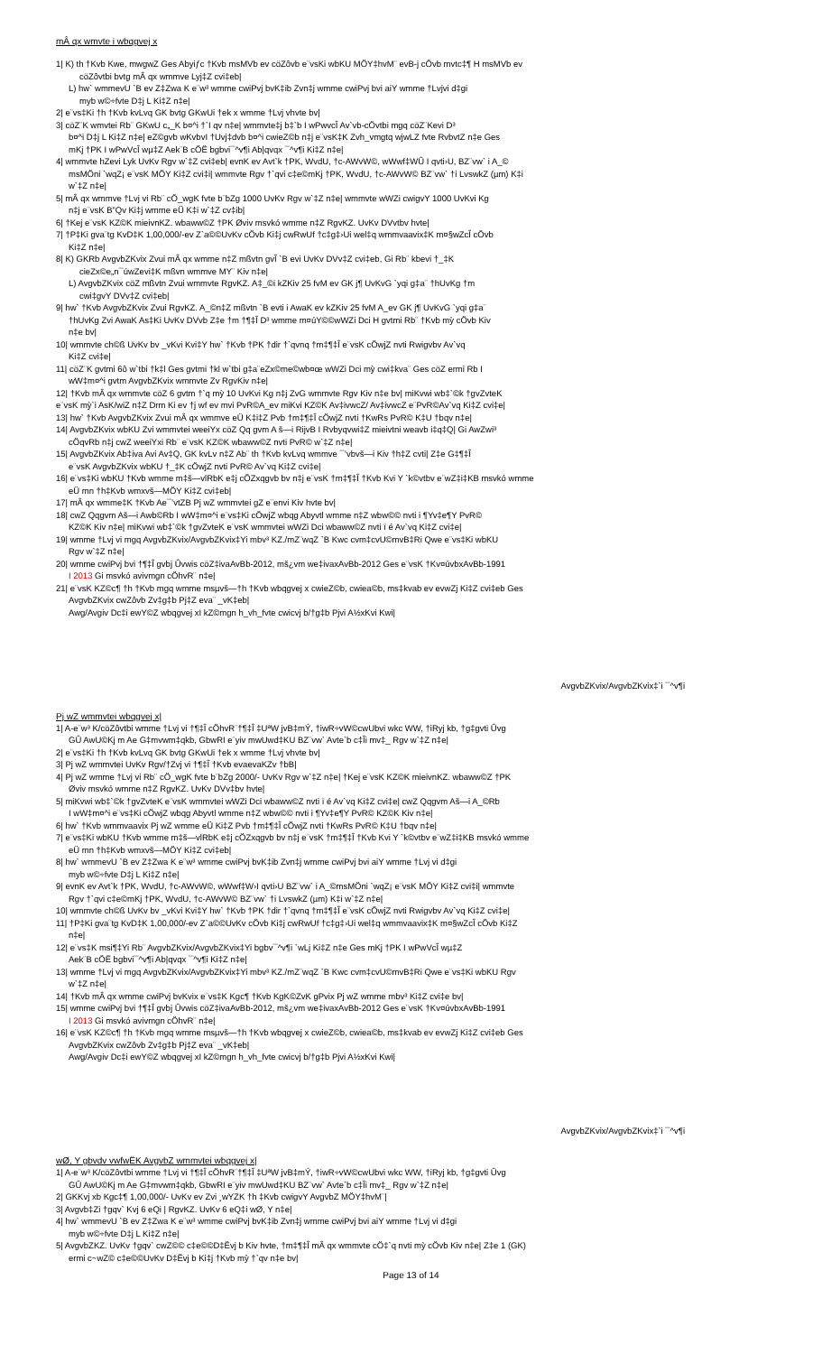mÂ qx wmvte i wbqgvej x
1| K) th †Kvb Kwe, mwgwZ Ges Abyiƒc †Kvb msMVb ev cöZôvb e¨vsKi wbKU MÖY‡hvM¨ evB-j cÖvb mvtc‡¶ H msMVb ev
cöZôvtbi bvtg mÂ qx wmmve Lyj‡Z cvi‡eb|
L) hw` wmmevU `B ev Z‡Zwa K e¨w³ wmme cwiPvj bvK‡ib Zvn‡j wmme cwiPvj bvi aiY wmme †Lvjvi d‡gi
myb w©÷fvte D‡j L Ki‡Z n‡e|
2| e¨vs‡Ki †h †Kvb kvLvq GK bvtg GKwUi †ek x wmme †Lvj vhvte bv|
3| cöZ¨K wmvtei Rb¨ GKwU c„_K b¤^i †`I qv n‡e| wmmvte‡j b‡`b I wPwvcÎ Av`vb-cÖvtbi mgq cöZ¨Kevi D³
b¤^i D‡j L Ki‡Z n‡e| eZ©gvb wKvbvI †Uvj‡dvb b¤^i cwieZ©b n‡j e¨vsK‡K Zvh_vmgtq wjwLZ fvte RvbvtZ n‡e Ges
mKj †PK I wPwVcÎ wµ‡Z Aek¨B cÖË bgbvi¯^v¶i Ab|qvqx ¯^v¶i Ki‡Z n‡e|
4| wmmvte hZevi Lyk UvKv Rgv w`‡Z cvi‡eb| evnK ev Avt`k †PK, WvdU, †c-AWvW©, wWwf‡WÛ I qvti›U, BZ¨vw` i A_©
msMÖni `wqZ¡ e¨vsK MÖY Ki‡Z cvi‡i| wmmvte Rgv †`qvi c‡e©mKj †PK, WvdU, †c-AWvW© BZ¨vw` †i LvswkZ (µm) K‡i
w`‡Z n‡e|
5| mÂ qx wmmve †Lvj vi Rb¨ cÖ_wgK fvte b¨bZg 1000 UvKv Rgv w`‡Z n‡e| wmmvte wWZi cwigvY 1000 UvKvi Kg
n‡j e¨vsK B”Qv Ki‡j wmme eÜ K‡i w`‡Z cv‡ib|
6| †Kej e¨vsK KZ©K mieivnKZ. wbaww©Z †PK Øviv msvkó wmme n‡Z RgvKZ. UvKv DVvtbv hvte|
7| †P‡Ki gva¨tg KvD‡K 1,00,000/-ev Z`a©©UvKv cÖvb Ki‡j cwRwUf †c‡g‡›Ui wel‡q wmmvaavix‡K m¤§wZcÎ cÖvb
Ki‡Z n‡e|
8| K) GKRb AvgvbZKvix Zvui mÂ qx wmme n‡Z mßvtn gvÎ `B evi UvKv DVv‡Z cvi‡eb, Gi Rb¨ kbevi †_‡K
cieZx©e„n¯úwZevi‡K mßvn wmmve MY¨ Kiv n‡e|
L) AvgvbZKvix cöZ mßvtn Zvui wmmvte RgvKZ. A‡_©i kZKiv 25 fvM ev GK j¶ UvKvG `yqi g‡a¨ †hUvKg †m
cwi‡gvY DVv‡Z cvi‡eb|
9| hw` †Kvb AvgvbZKvix Zvui RgvKZ. A_©n‡Z mßvtn `B evti i AwaK ev kZKiv 25 fvM A_ev GK j¶ UvKvG `yqi g‡a¨
†hUvKg Zvi AwaK As‡Ki UvKv DVvb Z‡e †m †¶‡Î D³ wmme m¤úY©©wWZi Dci H gvtmi Rb¨ †Kvb mỳ cÖvb Kiv
n‡e bv|
10| wmmvte ch©ß UvKv bv _vKvi Kvi‡Y hw` †Kvb †PK †dir †`qvnq †m‡¶‡Î e¨vsK cÖwjZ nvti Rwigvbv Av`vq
Ki‡Z cvi‡e|
11| cöZ¨K gvtmi 6ô w`tbi †k‡l Ges gvtmi †kl w`tbi g‡a¨eZx©me©wb¤œ wWZi Dci mỳ cwi‡kva¨ Ges cöZ ermi Rb I
wW‡m¤^i gvtm AvgvbZKvix wmmvte Zv RgvKiv n‡e|
12| †Kvb mÂ qx wmmvte cöZ 6 gvtm †`q mỳ 10 UvKvi Kg n‡j ZvG wmmvte Rgv Kiv n‡e bv| miKvwi wb‡`©k †gvZvteK
e¨vsK mỳ`i AsK/wiZ n‡Z Drm Ki ev †j wf ev mvi PvR©A_ev miKvi KZ©K Av‡ivwcZ/ Av‡ivwcZ e¨PvR©Av`vq Ki‡Z cvi‡e|
13| hw` †Kvb AvgvbZKvix Zvui mÂ qx wmmve eÜ K‡i‡Z Pvb †m‡¶‡Î cÖwjZ nvti †KwRs PvR© K‡U †bqv n‡e|
14| AvgvbZKvix wbKU Zvi wmmvtei weeiYx cöZ Qq gvm A š—i RijvB I Rvbyqvwi‡Z mieivtni weavb i‡q‡Q| Gi AwZwi³
cÖqvRb n‡j cwZ weeiYxi Rb¨ e¨vsK KZ©K wbaww©Z nvti PvR© w`‡Z n‡e|
15| AvgvbZKvix Ab‡iva Avi Av‡Q, GK kvLv n‡Z Ab¨ th †Kvb kvLvq wmmve ¯’vbvš—i Kiv †h‡Z cvti| Z‡e G‡¶‡Î
e¨vsK AvgvbZKvix wbKU †_‡K cÖwjZ nvti PvR© Av`vq Ki‡Z cvi‡e|
16| e¨vs‡Ki wbKU †Kvb wmme m‡š—vlRbK e‡j cÖZxqgvb bv n‡j e¨vsK †m‡¶‡Î †Kvb Kvi Y `k©vtbv e¨wZ‡i‡KB msvkó wmme
eÜ mn †h‡Kvb wmxvš—MÖY Ki‡Z cvi‡eb|
17| mÂ qx wmme‡K †Kvb Ae¯’vtZB Pj wZ wmmvtei gZ e¨envi Kiv hvte bv|
18| cwZ Qqgvm Aš—i Awb©Rb I wW‡m¤^i e¨vs‡Ki cÖwjZ wbqg Abyvtl wmme n‡Z wbw©© nvti i ¶Yv‡e¶Y PvR©
KZ©K Kiv n‡e| miKvwi wb‡`©k †gvZvteK e¨vsK wmmvtei wWZi Dci wbaww©Z nvti ï é Av`vq Ki‡Z cvi‡e|
19| wmme †Lvj vi mgq AvgvbZKvix/AvgvbZKvix‡Yi mbv³ KZ./mZ¨wqZ `B Kwc cvm‡cvU©mvB‡Ri Qwe e¨vs‡Ki wbKU
Rgv w`‡Z n‡e|
20| wmme cwiPvj bvi †¶‡Î gvbj Ûvwis cöZ‡ivaAvBb-2012, mš¿vm we‡ivaxAvBb-2012 Ges e¨vsK †Kv¤úvbxAvBb-1991
I 2013 Gi msvkó avivmgn cÖhvR¨ n‡e|
21| e¨vsK KZ©c¶ †h †Kvb mgq wmme msµvš—†h †Kvb wbqgvej x cwieZ©b, cwiea©b, ms‡kvab ev evwZj Ki‡Z cvi‡eb Ges
AvgvbZKvix cwZôvb Zv‡g‡b Pj‡Z eva¨ _vK‡eb|
Awg/Avgiv Dc‡i ewY©Z wbqgvej xI kZ©mgn h_vh_fvte cwicvj b/†g‡b Pjvi A½xKvi Kwi|
AvgvbZKvix/AvgvbZKvix‡`i ¯^v¶i
Pj wZ wmmvtei wbqgvej x|
1| A-e¨w³ K/cöZôvtbi wmme †Lvj vi †¶‡Î cÖhvR¨†¶‡Î ‡UªW jvB‡mÝ, †iwR÷vW©cwUbvi wkc WW, †iRyj kb, †g‡gvti Ûvg
GÛ AwU©Kj m Ae G‡mvwm‡qkb, GbwRI e¨yiv mwUwd‡KU BZ¨vw` Avte`b c‡Îi mv‡_ Rgv w`‡Z n‡e|
2| e¨vs‡Ki †h †Kvb kvLvq GK bvtg GKwUi †ek x wmme †Lvj vhvte bv|
3| Pj wZ wmmvtei UvKv Rgv/†Zvj vi †¶‡Î †Kvb evaevaKZv †bB|
4| Pj wZ wmme †Lvj vi Rb¨ cÖ_wgK fvte b¨bZg 2000/- UvKv Rgv w`‡Z n‡e| †Kej e¨vsK KZ©K mieivnKZ. wbaww©Z †PK
Øviv msvkó wmme n‡Z RgvKZ. UvKv DVv‡bv hvte|
5| miKvwi wb‡`©k †gvZvteK e¨vsK wmmvtei wWZi Dci wbaww©Z nvti ï é Av`vq Ki‡Z cvi‡e| cwZ Qqgvm Aš—i A_©Rb
I wW‡m¤^i e¨vs‡Ki cÖwjZ wbqg Abyvtl wmme n‡Z wbw©© nvti i ¶Yv‡e¶Y PvR© KZ©K Kiv n‡e|
6| hw` †Kvb wmmvaavix Pj wZ wmme eÜ Ki‡Z Pvb †m‡¶‡Î cÖwjZ nvti †KwRs PvR© K‡U †bqv n‡e|
7| e¨vs‡Ki wbKU †Kvb wmme m‡š—vlRbK e‡j cÖZxqgvb bv n‡j e¨vsK †m‡¶‡Î †Kvb Kvi Y `k©vtbv e¨wZ‡i‡KB msvkó wmme
eÜ mn †h‡Kvb wmxvš—MÖY Ki‡Z cvi‡eb|
8| hw` wmmevU `B ev Z‡Zwa K e¨w³ wmme cwiPvj bvK‡ib Zvn‡j wmme cwiPvj bvi aiY wmme †Lvj vi d‡gi
myb w©÷fvte D‡j L Ki‡Z n‡e|
9| evnK ev Avt`k †PK, WvdU, †c-AWvW©, wWwf‡W›I qvti›U BZ¨vw` i A_©msMÖni `wqZ¡ e¨vsK MÖY Ki‡Z cvi‡i| wmmvte
Rgv †`qvi c‡e©mKj †PK, WvdU, †c-AWvW© BZ¨vw` †i LvswkZ (µm) K‡i w`‡Z n‡e|
10| wmmvte ch©ß UvKv bv _vKvi Kvi‡Y hw` †Kvb †PK †dir †`qvnq †m‡¶‡Î e¨vsK cÖwjZ nvti Rwigvbv Av`vq Ki‡Z cvi‡e|
11| †P‡Ki gva¨tg KvD‡K 1,00,000/-ev Z`a©©UvKv cÖvb Ki‡j cwRwUf †c‡g‡›Ui wel‡q wmmvaavix‡K m¤§wZcÎ cÖvb Ki‡Z
n‡e|
12| e¨vs‡K msi¶‡Yi Rb¨ AvgvbZKvix/AvgvbZKvix‡Yi bgbv¯^v¶i `wLj Ki‡Z n‡e Ges mKj †PK I wPwVcÎ wµ‡Z
Aek¨B cÖË bgbvi¯^v¶i Ab|qvqx ¯^v¶i Ki‡Z n‡e|
13| wmme †Lvj vi mgq AvgvbZKvix/AvgvbZKvix‡Yi mbv³ KZ./mZ¨wqZ `B Kwc cvm‡cvU©mvB‡Ri Qwe e¨vs‡Ki wbKU Rgv
w`‡Z n‡e|
14| †Kvb mÂ qx wmme cwiPvj bvKvix e¨vs‡K Kgc¶ †Kvb KgK©ZvK gPvix Pj wZ wmme mbv³ Ki‡Z cvi‡e bv|
15| wmme cwiPvj bvi †¶‡Î gvbj Ûvwis cöZ‡ivaAvBb-2012, mš¿vm we‡ivaxAvBb-2012 Ges e¨vsK †Kv¤úvbxAvBb-1991
I 2013 Gi msvkó avivmgn cÖhvR¨ n‡e|
16| e¨vsK KZ©c¶ †h †Kvb mgq wmme msµvš—†h †Kvb wbqgvej x cwieZ©b, cwiea©b, ms‡kvab ev evwZj Ki‡Z cvi‡eb Ges
AvgvbZKvix cwZôvb Zv‡g‡b Pj‡Z eva¨ _vK‡eb|
Awg/Avgiv Dc‡i ewY©Z wbqgvej xI kZ©mgn h_vh_fvte cwicvj b/†g‡b Pjvi A½xKvi Kwi|
AvgvbZKvix/AvgvbZKvix‡`i ¯^v¶i
wØ, Y gbvdv vwfwËK AvgvbZ wmmvtei wbqgvej x|
1| A-e¨w³ K/cöZôvtbi wmme †Lvj vi †¶‡Î cÖhvR¨†¶‡Î ‡UªW jvB‡mÝ, †iwR÷vW©cwUbvi wkc WW, †iRyj kb, †g‡gvti Ûvg
GÛ AwU©Kj m Ae G‡mvwm‡qkb, GbwRI e¨yiv mwUwd‡KU BZ¨vw` Avte`b c‡Îi mv‡_ Rgv w`‡Z n‡e|
2| GKKvj xb Kgc‡¶ 1,00,000/- UvKv ev Zvi ¸wYZK †h ‡Kvb cwigvY AvgvbZ MÖY‡hvM¨|
3| Avgvb‡Zi †gqv` Kvj 6 eQi | RgvKZ. UvKv 6 eQ‡i wØ, Y n‡e|
4| hw` wmmevU `B ev Z‡Zwa K e¨w³ wmme cwiPvj bvK‡ib Zvn‡j wmme cwiPvj bvi aiY wmme †Lvj vi d‡gi
myb w©÷fvte D‡j L Ki‡Z n‡e|
5| AvgvbZKZ. UvKv †gqv` cwZ©© c‡e©©D‡Ëvj b Kiv hvte, †m‡¶‡Î mÂ qx wmmvte cÖ‡`q nvti mỳ cÖvb Kiv n‡e| Z‡e 1 (GK)
ermi c~wZ© c‡e©©UvKv D‡Ëvj b Ki‡j †Kvb mỳ †`qv n‡e bv|
Page 13 of 14